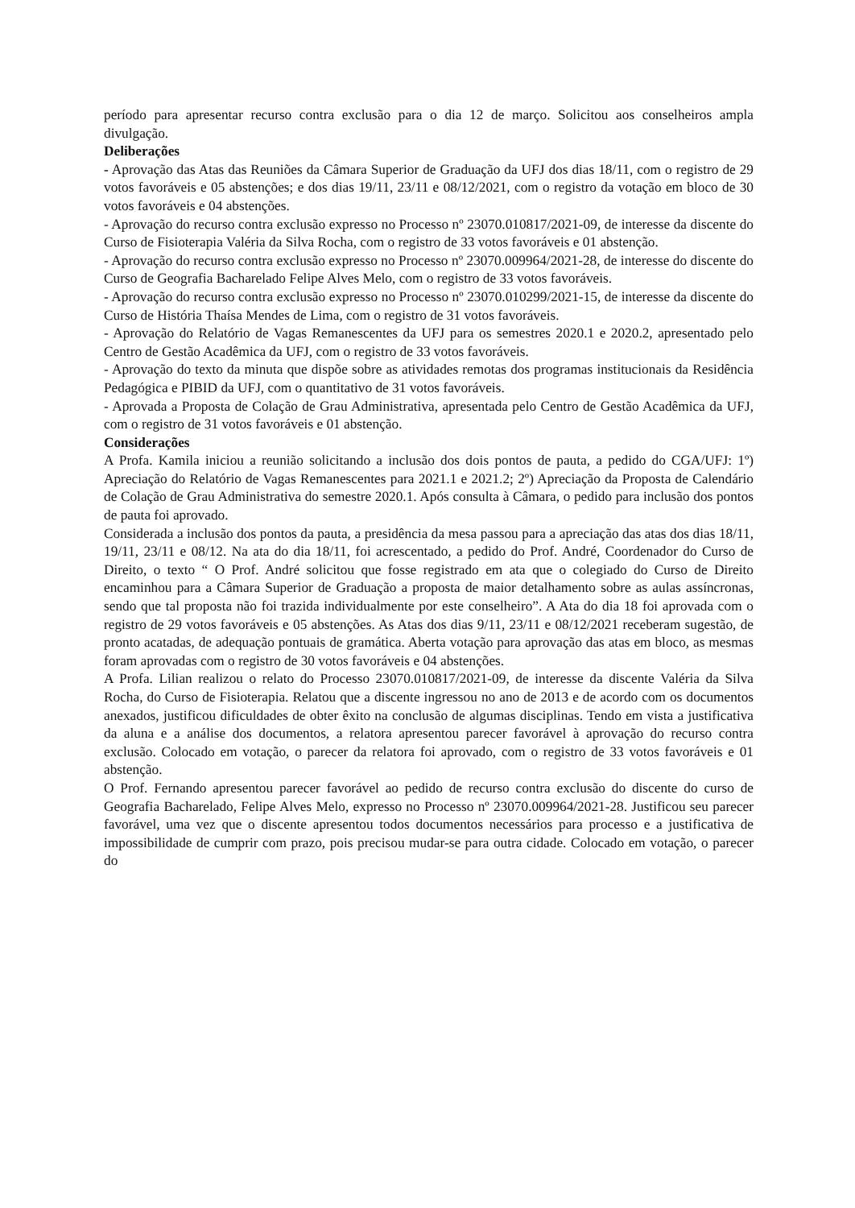período para apresentar recurso contra exclusão para o dia 12 de março. Solicitou aos conselheiros ampla divulgação.
Deliberações
- Aprovação das Atas das Reuniões da Câmara Superior de Graduação da UFJ dos dias 18/11, com o registro de 29 votos favoráveis e 05 abstenções; e dos dias 19/11, 23/11 e 08/12/2021, com o registro da votação em bloco de 30 votos favoráveis e 04 abstenções.
- Aprovação do recurso contra exclusão expresso no Processo nº 23070.010817/2021-09, de interesse da discente do Curso de Fisioterapia Valéria da Silva Rocha, com o registro de 33 votos favoráveis e 01 abstenção.
- Aprovação do recurso contra exclusão expresso no Processo nº 23070.009964/2021-28, de interesse do discente do Curso de Geografia Bacharelado Felipe Alves Melo, com o registro de 33 votos favoráveis.
- Aprovação do recurso contra exclusão expresso no Processo nº 23070.010299/2021-15, de interesse da discente do Curso de História Thaísa Mendes de Lima, com o registro de 31 votos favoráveis.
- Aprovação do Relatório de Vagas Remanescentes da UFJ para os semestres 2020.1 e 2020.2, apresentado pelo Centro de Gestão Acadêmica da UFJ, com o registro de 33 votos favoráveis.
- Aprovação do texto da minuta que dispõe sobre as atividades remotas dos programas institucionais da Residência Pedagógica e PIBID da UFJ, com o quantitativo de 31 votos favoráveis.
- Aprovada a Proposta de Colação de Grau Administrativa, apresentada pelo Centro de Gestão Acadêmica da UFJ, com o registro de 31 votos favoráveis e 01 abstenção.
Considerações
A Profa. Kamila iniciou a reunião solicitando a inclusão dos dois pontos de pauta, a pedido do CGA/UFJ: 1º) Apreciação do Relatório de Vagas Remanescentes para 2021.1 e 2021.2; 2º) Apreciação da Proposta de Calendário de Colação de Grau Administrativa do semestre 2020.1. Após consulta à Câmara, o pedido para inclusão dos pontos de pauta foi aprovado.
Considerada a inclusão dos pontos da pauta, a presidência da mesa passou para a apreciação das atas dos dias 18/11, 19/11, 23/11 e 08/12. Na ata do dia 18/11, foi acrescentado, a pedido do Prof. André, Coordenador do Curso de Direito, o texto “ O Prof. André solicitou que fosse registrado em ata que o colegiado do Curso de Direito encaminhou para a Câmara Superior de Graduação a proposta de maior detalhamento sobre as aulas assíncronas, sendo que tal proposta não foi trazida individualmente por este conselheiro”. A Ata do dia 18 foi aprovada com o registro de 29 votos favoráveis e 05 abstenções. As Atas dos dias 9/11, 23/11 e 08/12/2021 receberam sugestão, de pronto acatadas, de adequação pontuais de gramática. Aberta votação para aprovação das atas em bloco, as mesmas foram aprovadas com o registro de 30 votos favoráveis e 04 abstenções.
A Profa. Lilian realizou o relato do Processo 23070.010817/2021-09, de interesse da discente Valéria da Silva Rocha, do Curso de Fisioterapia. Relatou que a discente ingressou no ano de 2013 e de acordo com os documentos anexados, justificou dificuldades de obter êxito na conclusão de algumas disciplinas. Tendo em vista a justificativa da aluna e a análise dos documentos, a relatora apresentou parecer favorável à aprovação do recurso contra exclusão. Colocado em votação, o parecer da relatora foi aprovado, com o registro de 33 votos favoráveis e 01 abstenção.
O Prof. Fernando apresentou parecer favorável ao pedido de recurso contra exclusão do discente do curso de Geografia Bacharelado, Felipe Alves Melo, expresso no Processo nº 23070.009964/2021-28. Justificou seu parecer favorável, uma vez que o discente apresentou todos documentos necessários para processo e a justificativa de impossibilidade de cumprir com prazo, pois precisou mudar-se para outra cidade. Colocado em votação, o parecer do